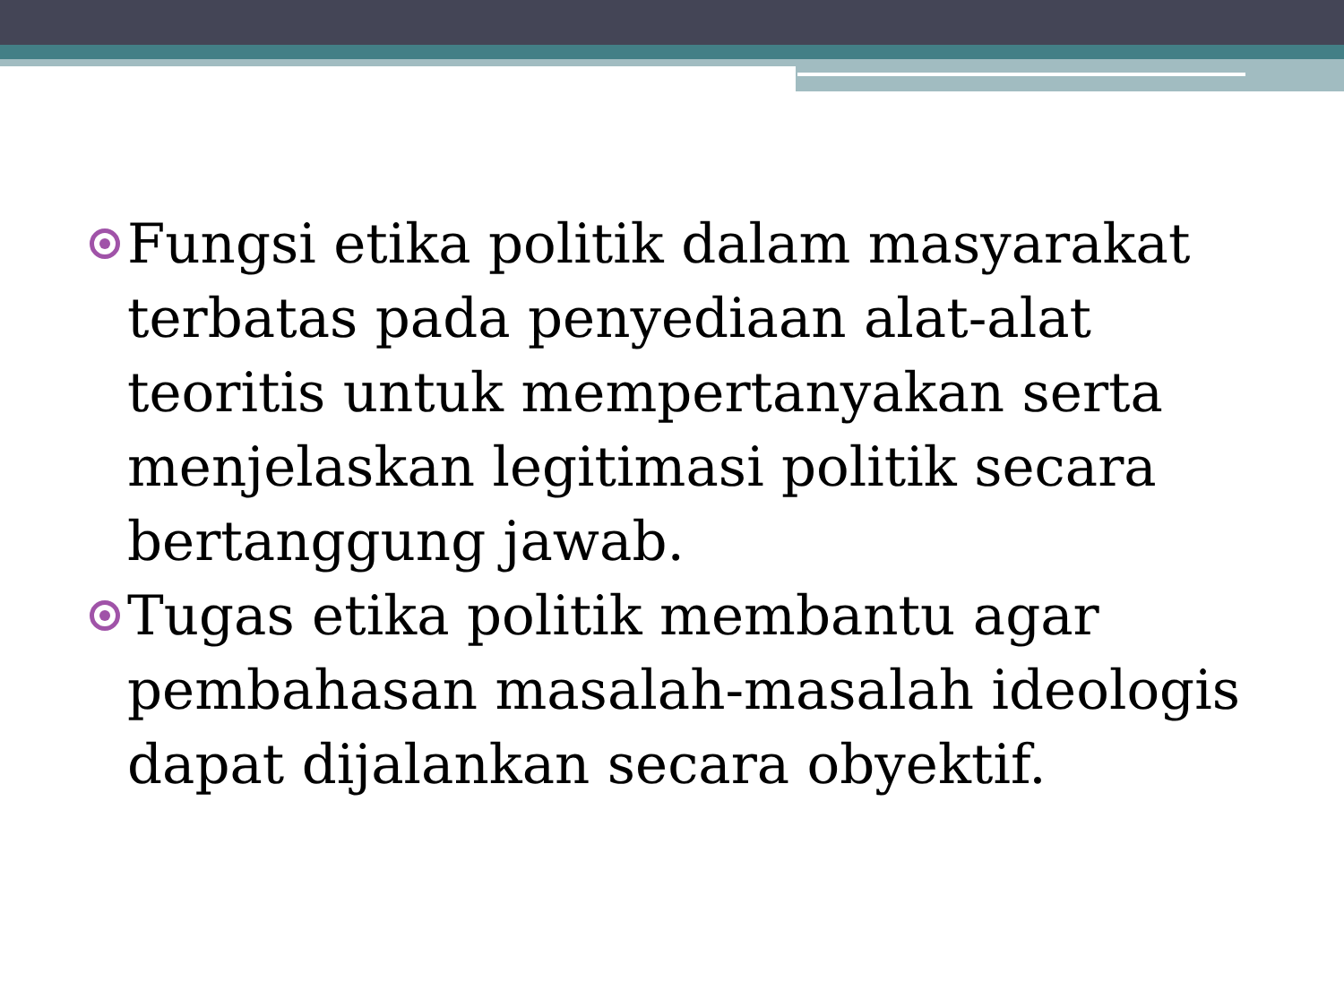Fungsi etika politik dalam masyarakat terbatas pada penyediaan alat-alat teoritis untuk mempertanyakan serta menjelaskan legitimasi politik secara bertanggung jawab.
Tugas etika politik membantu agar pembahasan masalah-masalah ideologis dapat dijalankan secara obyektif.